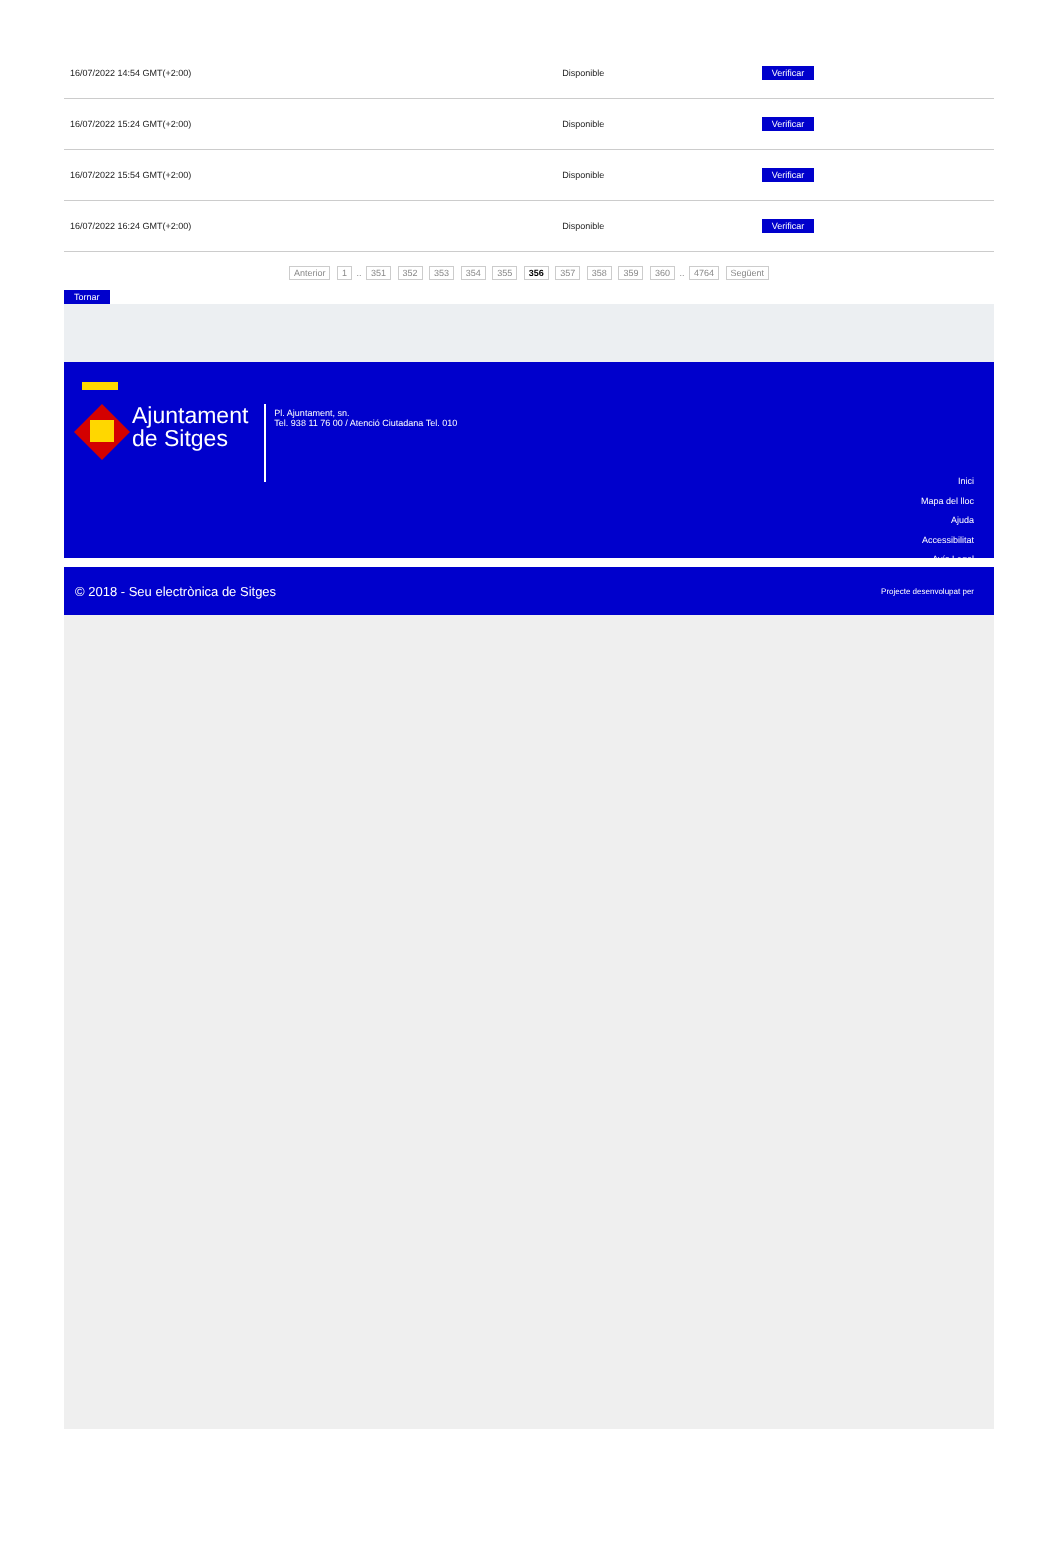| 16/07/2022 14:54 GMT(+2:00) | Disponible | Verificar |
| 16/07/2022 15:24 GMT(+2:00) | Disponible | Verificar |
| 16/07/2022 15:54 GMT(+2:00) | Disponible | Verificar |
| 16/07/2022 16:24 GMT(+2:00) | Disponible | Verificar |
Anterior 1 .. 351 352 353 354 355 356 357 358 359 360 .. 4764 Següent
Tornar
Ajuntament
de Sitges
Pl. Ajuntament, sn.
Tel. 938 11 76 00 / Atenció Ciutadana Tel. 010
Inici
Mapa del lloc
Ajuda
Accessibilitat
Avís Legal
© 2018 - Seu electrònica de Sitges Projecte desenvolupat per